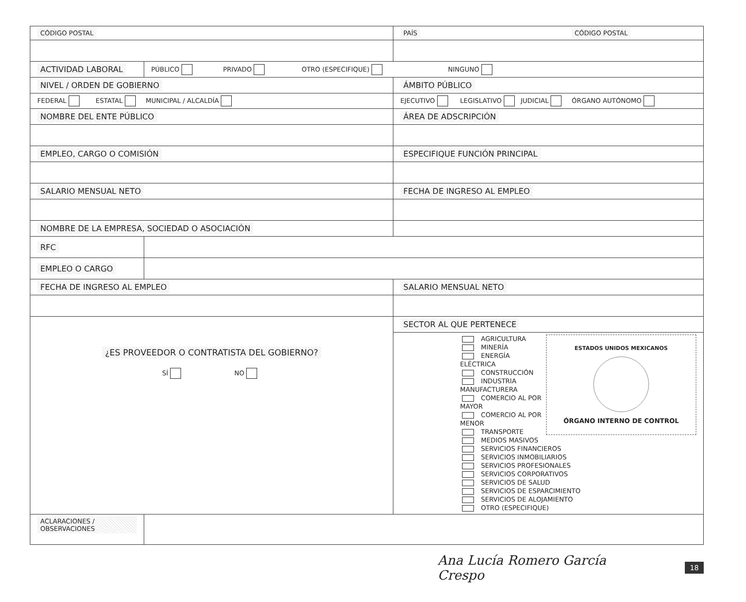| CÓDIGO POSTAL | | PAÍS CÓDIGO POSTAL |
| ACTIVIDAD LABORAL | PÚBLICO PRIVADO OTRO (ESPECIFIQUE) NINGUNO | |
| NIVEL / ORDEN DE GOBIERNO | | ÁMBITO PÚBLICO |
| FEDERAL ESTATAL MUNICIPAL / ALCALDÍA | | EJECUTIVO LEGISLATIVO JUDICIAL ÓRGANO AUTÓNOMO |
| NOMBRE DEL ENTE PÚBLICO | | ÁREA DE ADSCRIPCIÓN |
| EMPLEO, CARGO O COMISIÓN | | ESPECIFIQUE FUNCIÓN PRINCIPAL |
| SALARIO MENSUAL NETO | | FECHA DE INGRESO AL EMPLEO |
| NOMBRE DE LA EMPRESA, SOCIEDAD O ASOCIACIÓN | | |
| RFC | | |
| EMPLEO O CARGO | | |
| FECHA DE INGRESO AL EMPLEO | | SALARIO MENSUAL NETO |
| ¿ES PROVEEDOR O CONTRATISTA DEL GOBIERNO? SÍ NO | | SECTOR AL QUE PERTENECE |
| | | ESTADOS UNIDOS MEXICANOS ÓRGANO INTERNO DE CONTROL AGRICULTURA MINERÍA ENERGÍA ELÉCTRICA CONSTRUCCIÓN INDUSTRIA MANUFACTURERA COMERCIO AL POR MAYOR COMERCIO AL POR MENOR TRANSPORTE MEDIOS MASIVOS SERVICIOS FINANCIEROS SERVICIOS INMOBILIARIOS SERVICIOS PROFESIONALES SERVICIOS CORPORATIVOS SERVICIOS DE SALUD SERVICIOS DE ESPARCIMIENTO SERVICIOS DE ALOJAMIENTO OTRO (ESPECIFIQUE) |
| ACLARACIONES / OBSERVACIONES | | |
Ana Lucía Romero García Crespo 18